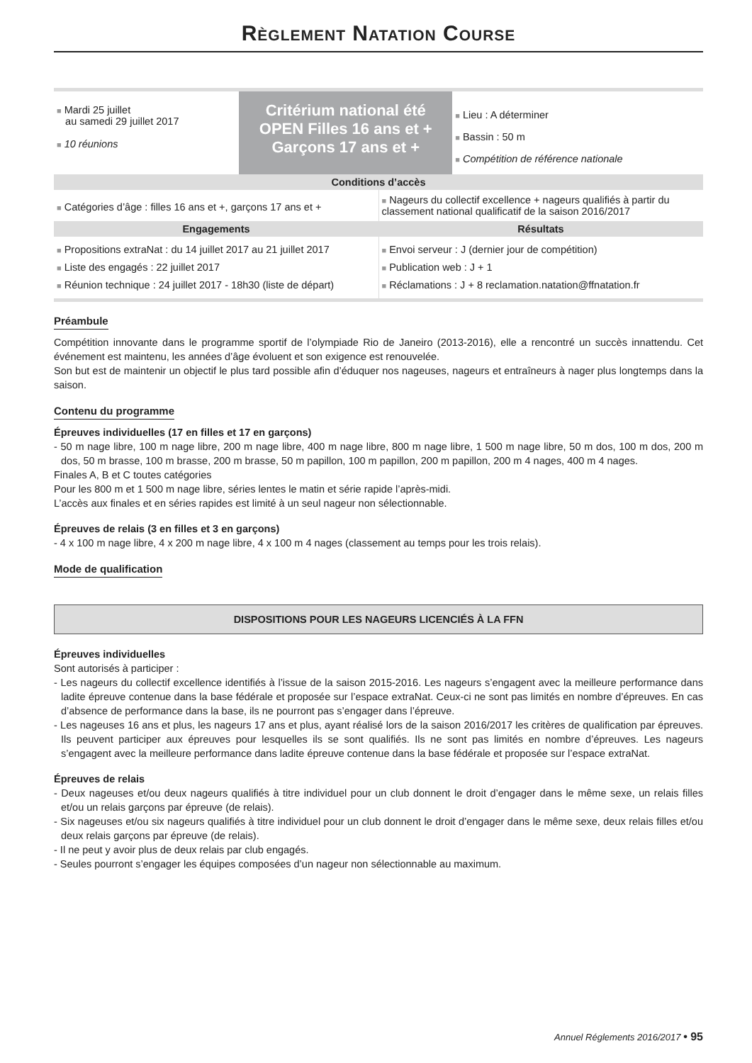Règlement Natation Course
| ■ Mardi 25 juillet au samedi 29 juillet 2017 ■ 10 réunions | Critérium national été OPEN Filles 16 ans et + Garçons 17 ans et + | ■ Lieu : A déterminer ■ Bassin : 50 m ■ Compétition de référence nationale |
Conditions d’accès
| ■ Catégories d’âge : filles 16 ans et +, garçons 17 ans et + | ■ Nageurs du collectif excellence + nageurs qualifiés à partir du classement national qualificatif de la saison 2016/2017 |
| Engagements | Résultats |
| ■ Propositions extraNat : du 14 juillet 2017 au 21 juillet 2017 ■ Liste des engagés : 22 juillet 2017 ■ Réunion technique : 24 juillet 2017 - 18h30 (liste de départ) | ■ Envoi serveur : J (dernier jour de compétition) ■ Publication web : J + 1 ■ Réclamations : J + 8 reclamation.natation@ffnatation.fr |
Préambule
Compétition innovante dans le programme sportif de l’olympiade Rio de Janeiro (2013-2016), elle a rencontré un succès innattendu. Cet événement est maintenu, les années d’âge évoluent et son exigence est renouvelée.
Son but est de maintenir un objectif le plus tard possible afin d’éduquer nos nageuses, nageurs et entraîneurs à nager plus longtemps dans la saison.
Contenu du programme
Épreuves individuelles (17 en filles et 17 en garçons)
- 50 m nage libre, 100 m nage libre, 200 m nage libre, 400 m nage libre, 800 m nage libre, 1 500 m nage libre, 50 m dos, 100 m dos, 200 m dos, 50 m brasse, 100 m brasse, 200 m brasse, 50 m papillon, 100 m papillon, 200 m papillon, 200 m 4 nages, 400 m 4 nages.
Finales A, B et C toutes catégories
Pour les 800 m et 1 500 m nage libre, séries lentes le matin et série rapide l’après-midi.
L’accès aux finales et en séries rapides est limité à un seul nageur non sélectionnable.
Épreuves de relais (3 en filles et 3 en garçons)
- 4 x 100 m nage libre, 4 x 200 m nage libre, 4 x 100 m 4 nages (classement au temps pour les trois relais).
Mode de qualification
DISPOSITIONS POUR LES NAGEURS LICENCIÉS À LA FFN
Épreuves individuelles
Sont autorisés à participer :
- Les nageurs du collectif excellence identifiés à l’issue de la saison 2015-2016. Les nageurs s’engagent avec la meilleure performance dans ladite épreuve contenue dans la base fédérale et proposée sur l’espace extraNat. Ceux-ci ne sont pas limités en nombre d’épreuves. En cas d’absence de performance dans la base, ils ne pourront pas s’engager dans l’épreuve.
- Les nageuses 16 ans et plus, les nageurs 17 ans et plus, ayant réalisé lors de la saison 2016/2017 les critères de qualification par épreuves. Ils peuvent participer aux épreuves pour lesquelles ils se sont qualifiés. Ils ne sont pas limités en nombre d’épreuves. Les nageurs s’engagent avec la meilleure performance dans ladite épreuve contenue dans la base fédérale et proposée sur l’espace extraNat.
Épreuves de relais
- Deux nageuses et/ou deux nageurs qualifiés à titre individuel pour un club donnent le droit d’engager dans le même sexe, un relais filles et/ou un relais garçons par épreuve (de relais).
- Six nageuses et/ou six nageurs qualifiés à titre individuel pour un club donnent le droit d’engager dans le même sexe, deux relais filles et/ou deux relais garçons par épreuve (de relais).
- Il ne peut y avoir plus de deux relais par club engagés.
- Seules pourront s’engager les équipes composées d’un nageur non sélectionnable au maximum.
Annuel Réglements 2016/2017 • 95